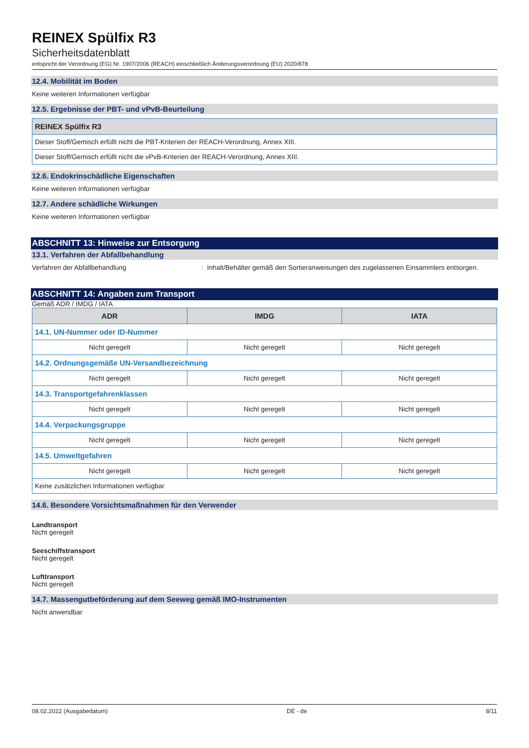REINEX Spülfix R3
Sicherheitsdatenblatt
entspricht der Verordnung (EG) Nr. 1907/2006 (REACH) einschließlich Änderungsverordnung (EU) 2020/878
12.4. Mobilität im Boden
Keine weiteren Informationen verfügbar
12.5. Ergebnisse der PBT- und vPvB-Beurteilung
| REINEX Spülfix R3 |
| --- |
| Dieser Stoff/Gemisch erfüllt nicht die PBT-Kriterien der REACH-Verordnung, Annex XIII. |
| Dieser Stoff/Gemisch erfüllt nicht die vPvB-Kriterien der REACH-Verordnung, Annex XIII. |
12.6. Endokrinschädliche Eigenschaften
Keine weiteren Informationen verfügbar
12.7. Andere schädliche Wirkungen
Keine weiteren Informationen verfügbar
ABSCHNITT 13: Hinweise zur Entsorgung
13.1. Verfahren der Abfallbehandlung
Verfahren der Abfallbehandlung: Inhalt/Behälter gemäß den Sortieranweisungen des zugelassenen Einsammlers entsorgen.
ABSCHNITT 14: Angaben zum Transport
Gemäß ADR / IMDG / IATA
| ADR | IMDG | IATA |
| --- | --- | --- |
| 14.1. UN-Nummer oder ID-Nummer | | |
| Nicht geregelt | Nicht geregelt | Nicht geregelt |
| 14.2. Ordnungsgemäße UN-Versandbezeichnung | | |
| Nicht geregelt | Nicht geregelt | Nicht geregelt |
| 14.3. Transportgefahrenklassen | | |
| Nicht geregelt | Nicht geregelt | Nicht geregelt |
| 14.4. Verpackungsgruppe | | |
| Nicht geregelt | Nicht geregelt | Nicht geregelt |
| 14.5. Umweltgefahren | | |
| Nicht geregelt | Nicht geregelt | Nicht geregelt |
| Keine zusätzlichen Informationen verfügbar | | |
14.6. Besondere Vorsichtsmaßnahmen für den Verwender
Landtransport
Nicht geregelt
Seeschiffstransport
Nicht geregelt
Lufttransport
Nicht geregelt
14.7. Massengutbeförderung auf dem Seeweg gemäß IMO-Instrumenten
Nicht anwendbar
08.02.2022 (Ausgabedatum) DE - de 8/11